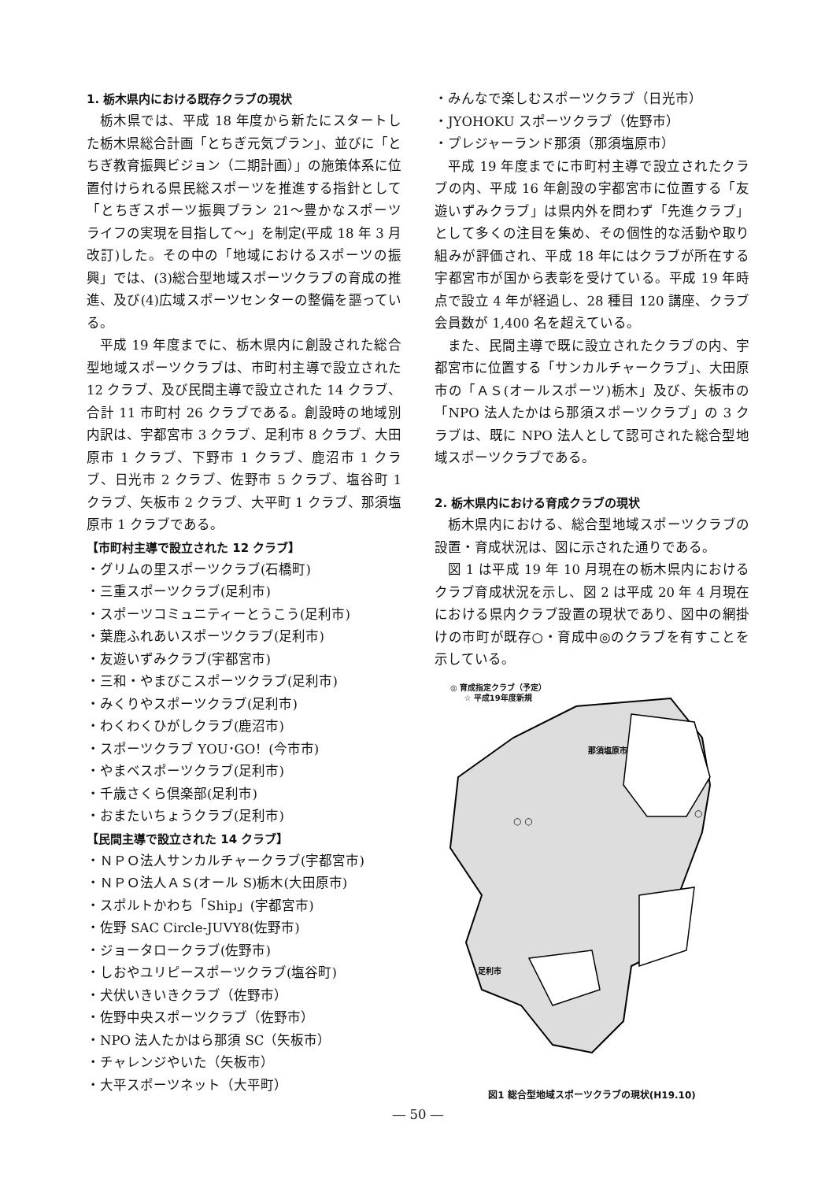1. 栃木県内における既存クラブの現状
栃木県では、平成 18 年度から新たにスタートした栃木県総合計画「とちぎ元気プラン」、並びに「とちぎ教育振興ビジョン（二期計画）」の施策体系に位置付けられる県民総スポーツを推進する指針として「とちぎスポーツ振興プラン 21～豊かなスポーツライフの実現を目指して～」を制定(平成 18 年 3 月改訂)した。その中の「地域におけるスポーツの振興」では、(3)総合型地域スポーツクラブの育成の推進、及び(4)広域スポーツセンターの整備を謳っている。
平成 19 年度までに、栃木県内に創設された総合型地域スポーツクラブは、市町村主導で設立された 12 クラブ、及び民間主導で設立された 14 クラブ、合計 11 市町村 26 クラブである。創設時の地域別内訳は、宇都宮市 3 クラブ、足利市 8 クラブ、大田原市 1 クラブ、下野市 1 クラブ、鹿沼市 1 クラブ、日光市 2 クラブ、佐野市 5 クラブ、塩谷町 1 クラブ、矢板市 2 クラブ、大平町 1 クラブ、那須塩原市 1 クラブである。
【市町村主導で設立された 12 クラブ】
・グリムの里スポーツクラブ(石橋町)
・三重スポーツクラブ(足利市)
・スポーツコミュニティーとうこう(足利市)
・葉鹿ふれあいスポーツクラブ(足利市)
・友遊いずみクラブ(宇都宮市)
・三和・やまびこスポーツクラブ(足利市)
・みくりやスポーツクラブ(足利市)
・わくわくひがしクラブ(鹿沼市)
・スポーツクラブ YOU･GO！(今市市)
・やまベスポーツクラブ(足利市)
・千歳さくら倶楽部(足利市)
・おまたいちょうクラブ(足利市)
【民間主導で設立された 14 クラブ】
・ＮＰＯ法人サンカルチャークラブ(宇都宮市)
・ＮＰＯ法人ＡＳ(オール S)栃木(大田原市)
・スポルトかわち「Ship」(宇都宮市)
・佐野 SAC Circle-JUVY8(佐野市)
・ジョータロークラブ(佐野市)
・しおやユリピースポーツクラブ(塩谷町)
・犬伏いきいきクラブ（佐野市）
・佐野中央スポーツクラブ（佐野市）
・NPO 法人たかはら那須 SC（矢板市）
・チャレンジやいた（矢板市）
・大平スポーツネット（大平町）
・みんなで楽しむスポーツクラブ（日光市）
・JYOHOKU スポーツクラブ（佐野市）
・プレジャーランド那須（那須塩原市）
平成 19 年度までに市町村主導で設立されたクラブの内、平成 16 年創設の宇都宮市に位置する「友遊いずみクラブ」は県内外を問わず「先進クラブ」として多くの注目を集め、その個性的な活動や取り組みが評価され、平成 18 年にはクラブが所在する宇都宮市が国から表彰を受けている。平成 19 年時点で設立 4 年が経過し、28 種目 120 講座、クラブ会員数が 1,400 名を超えている。
また、民間主導で既に設立されたクラブの内、宇都宮市に位置する「サンカルチャークラブ」、大田原市の「ＡＳ(オールスポーツ)栃木」及び、矢板市の「NPO 法人たかはら那須スポーツクラブ」の 3 クラブは、既に NPO 法人として認可された総合型地域スポーツクラブである。
2. 栃木県内における育成クラブの現状
栃木県内における、総合型地域スポーツクラブの設置・育成状況は、図に示された通りである。
図 1 は平成 19 年 10 月現在の栃木県内におけるクラブ育成状況を示し、図 2 は平成 20 年 4 月現在における県内クラブ設置の現状であり、図中の網掛けの市町が既存○・育成中◎のクラブを有すことを示している。
◎ 育成指定クラブ（予定）
☆ 平成19年度新規
那須塩原市
○ ○
○
足利市
図1 総合型地域スポーツクラブの現状(H19.10)
― 50 ―